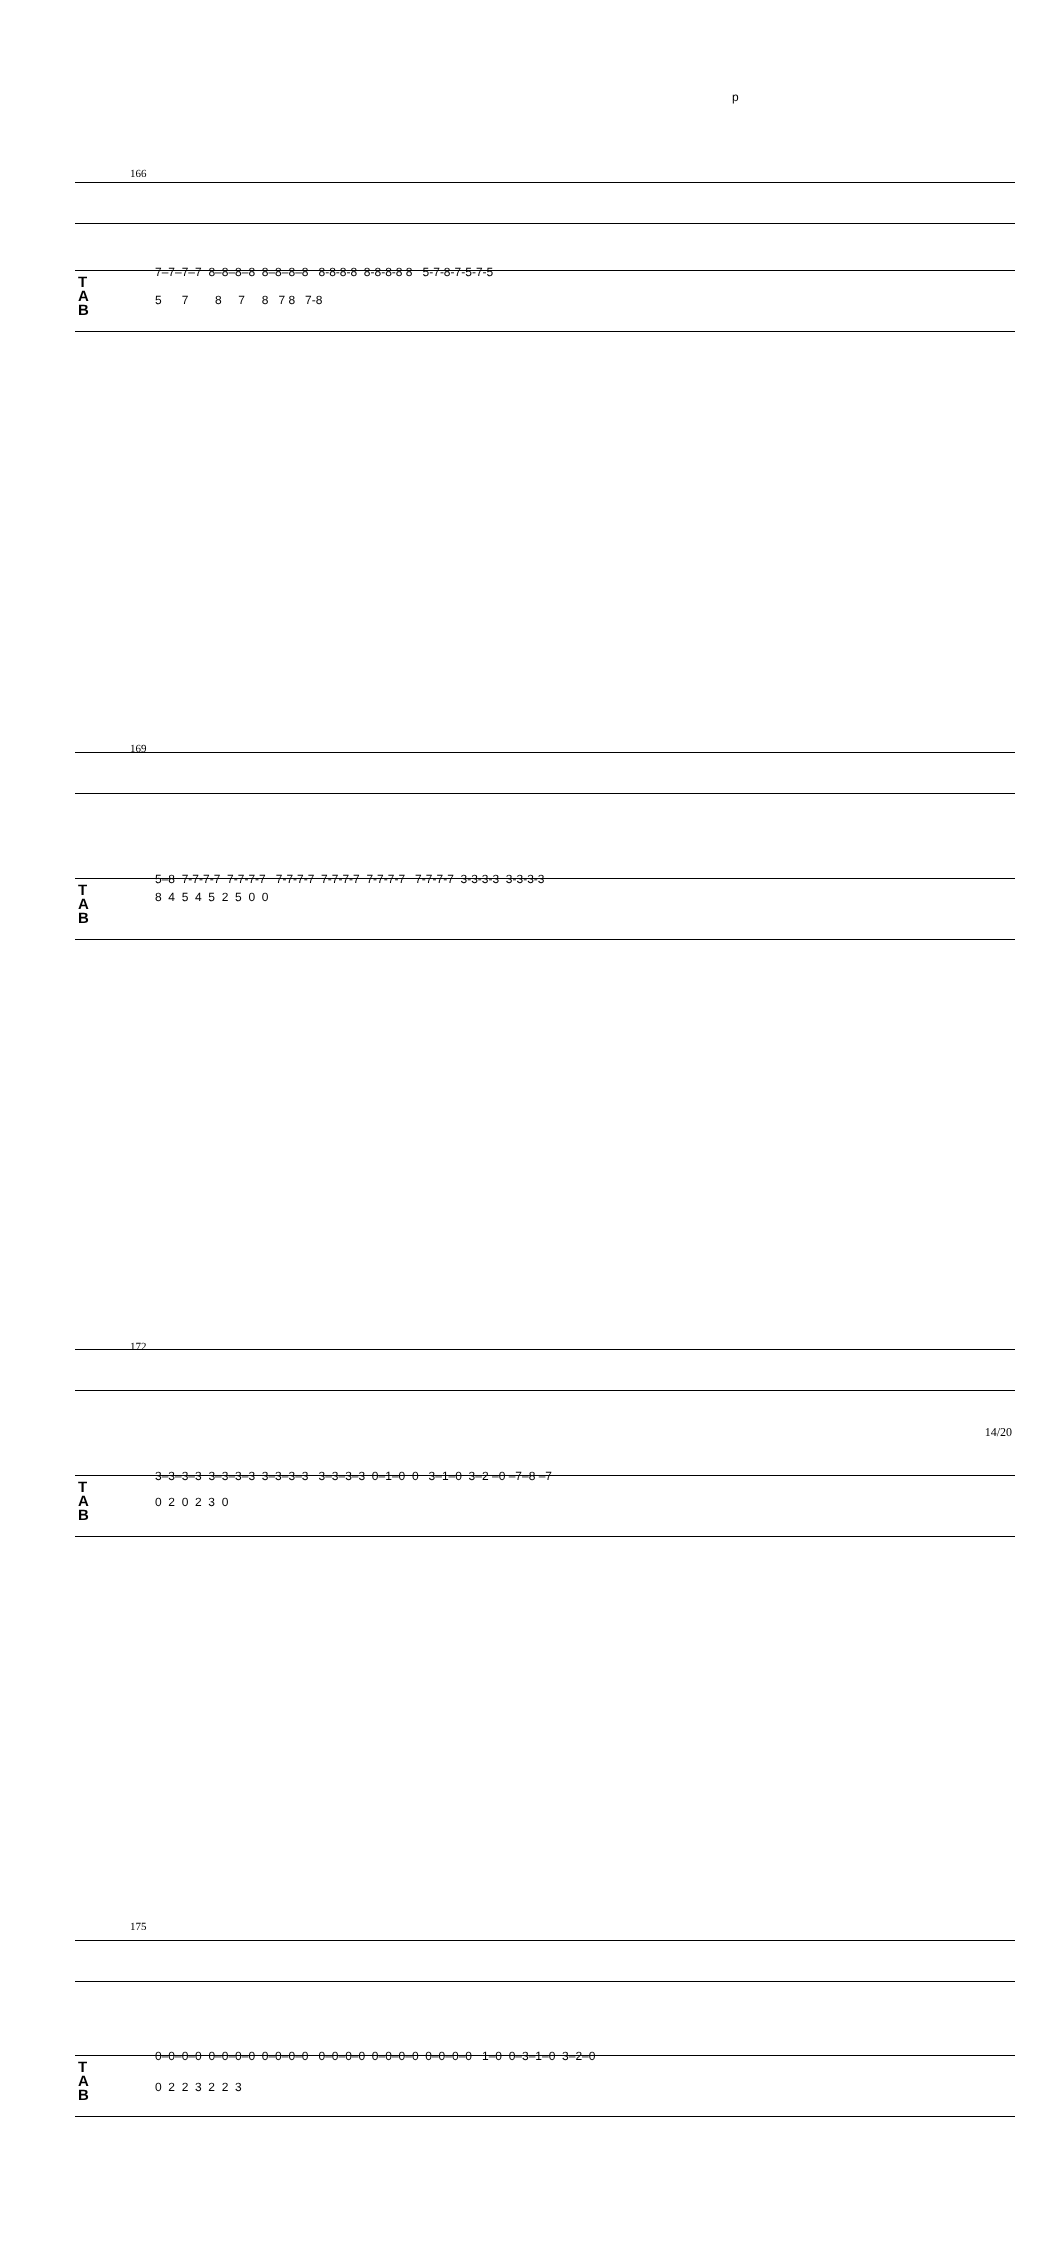p
166
T
A
B
7–7–7–7 8–8–8–8 8–8–8–8 8-8-8-8 8-8-8-8 8 5-7-8-7-5-7-5
5 7 8 7 8 7 8 7-8
169
T
A
B
5–8 7-7-7-7 7-7-7-7 7-7-7-7 7-7-7-7 7-7-7-7 7-7-7-7 3-3-3-3 3-3-3-3
8 4 5 4 5 2 5 0 0
172
T
A
B
3–3–3–3 3–3–3–3 3–3–3–3 3–3–3–3 0–1–0 0 3–1–0 3–2 –0 –7–8 –7
0 2 0 2 3 0
175
T
A
B
0–0–0–0 0–0–0–0 0–0–0–0 0–0–0–0 0–0–0–0 0–0–0–0 1–0 0–3–1–0 3–2–0
0 2 2 3 2 2 3
14/20